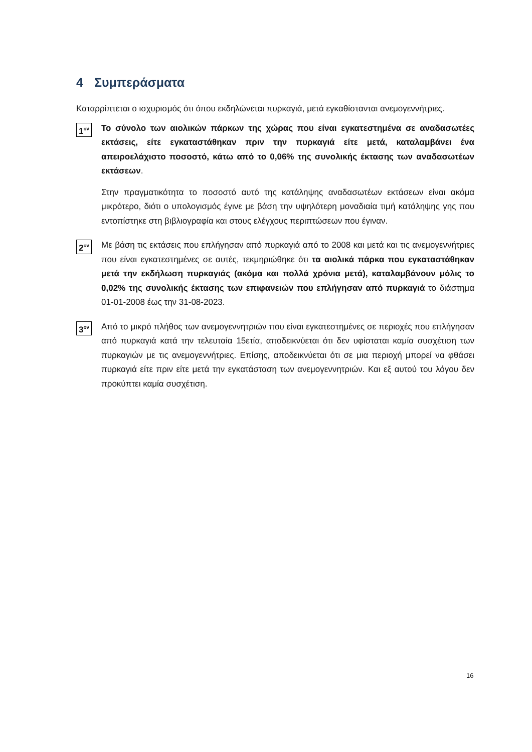4 Συμπεράσματα
Καταρρίπτεται ο ισχυρισμός ότι όπου εκδηλώνεται πυρκαγιά, μετά εγκαθίστανται ανεμογεννήτριες.
1<sup>ον</sup>
Το σύνολο των αιολικών πάρκων της χώρας που είναι εγκατεστημένα σε αναδασωτέες εκτάσεις, είτε εγκαταστάθηκαν πριν την πυρκαγιά είτε μετά, καταλαμβάνει ένα απειροελάχιστο ποσοστό, κάτω από το 0,06% της συνολικής έκτασης των αναδασωτέων εκτάσεων.
Στην πραγματικότητα το ποσοστό αυτό της κατάληψης αναδασωτέων εκτάσεων είναι ακόμα μικρότερο, διότι ο υπολογισμός έγινε με βάση την υψηλότερη μοναδιαία τιμή κατάληψης γης που εντοπίστηκε στη βιβλιογραφία και στους ελέγχους περιπτώσεων που έγιναν.
2<sup>ον</sup>
Με βάση τις εκτάσεις που επλήγησαν από πυρκαγιά από το 2008 και μετά και τις ανεμογεννήτριες που είναι εγκατεστημένες σε αυτές, τεκμηριώθηκε ότι τα αιολικά πάρκα που εγκαταστάθηκαν μετά την εκδήλωση πυρκαγιάς (ακόμα και πολλά χρόνια μετά), καταλαμβάνουν μόλις το 0,02% της συνολικής έκτασης των επιφανειών που επλήγησαν από πυρκαγιά το διάστημα 01-01-2008 έως την 31-08-2023.
3<sup>ον</sup>
Από το μικρό πλήθος των ανεμογεννητριών που είναι εγκατεστημένες σε περιοχές που επλήγησαν από πυρκαγιά κατά την τελευταία 15ετία, αποδεικνύεται ότι δεν υφίσταται καμία συσχέτιση των πυρκαγιών με τις ανεμογεννήτριες. Επίσης, αποδεικνύεται ότι σε μια περιοχή μπορεί να φθάσει πυρκαγιά είτε πριν είτε μετά την εγκατάσταση των ανεμογεννητριών. Και εξ αυτού του λόγου δεν προκύπτει καμία συσχέτιση.
16